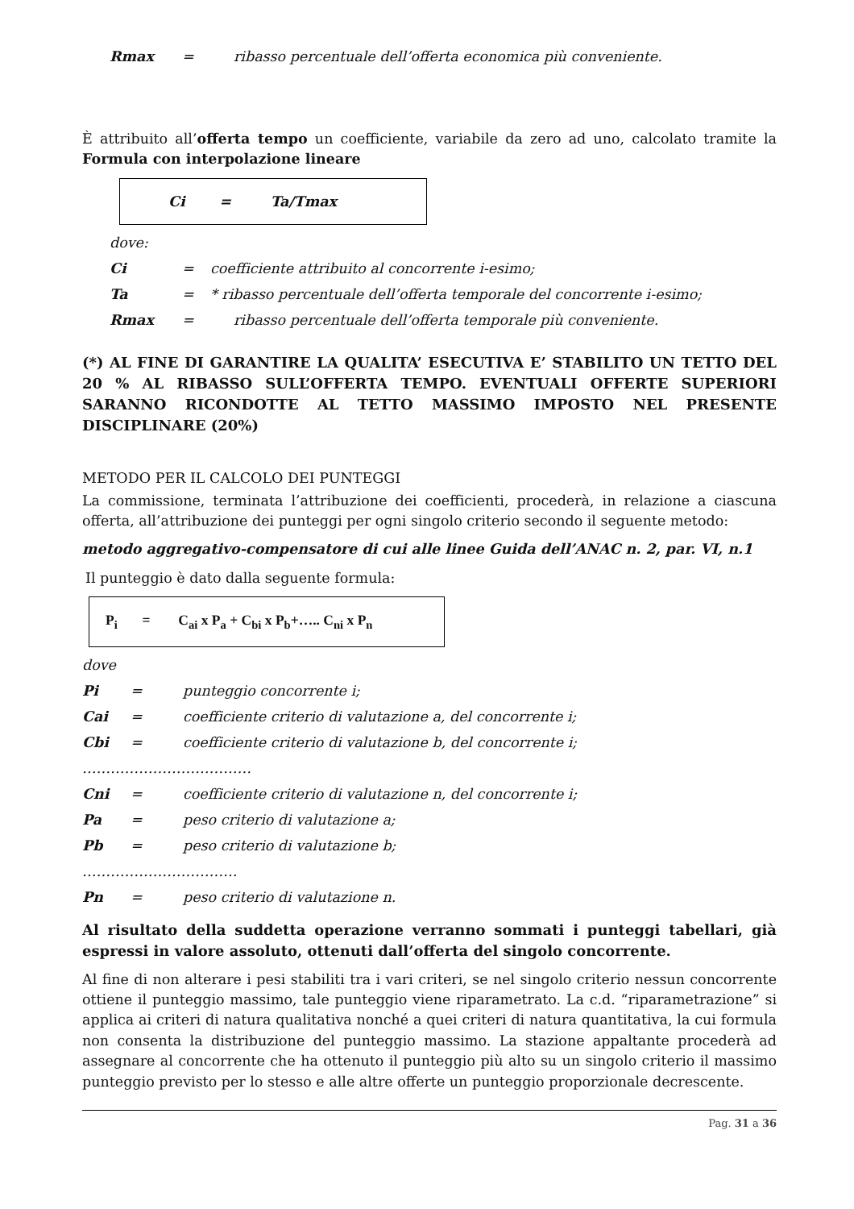Rmax = ribasso percentuale dell’offerta economica più conveniente.
È attribuito all’offerta tempo un coefficiente, variabile da zero ad uno, calcolato tramite la Formula con interpolazione lineare
Ci = Ta/Tmax
dove:
Ci = coefficiente attribuito al concorrente i-esimo;
Ta = * ribasso percentuale dell’offerta temporale del concorrente i-esimo;
Rmax = ribasso percentuale dell’offerta temporale più conveniente.
(*) AL FINE DI GARANTIRE LA QUALITA’ ESECUTIVA E’ STABILITO UN TETTO DEL 20 % AL RIBASSO SULL’OFFERTA TEMPO. EVENTUALI OFFERTE SUPERIORI SARANNO RICONDOTTE AL TETTO MASSIMO IMPOSTO NEL PRESENTE DISCIPLINARE (20%)
METODO PER IL CALCOLO DEI PUNTEGGI
La commissione, terminata l’attribuzione dei coefficienti, procederà, in relazione a ciascuna offerta, all’attribuzione dei punteggi per ogni singolo criterio secondo il seguente metodo:
metodo aggregativo-compensatore di cui alle linee Guida dell’ANAC n. 2, par. VI, n.1
Il punteggio è dato dalla seguente formula:
P<sub>i</sub> = C<sub>ai</sub> x P<sub>a</sub> + C<sub>bi</sub> x P<sub>b</sub>+….. C<sub>ni</sub> x P<sub>n</sub>
dove
Pi = punteggio concorrente i;
Cai = coefficiente criterio di valutazione a, del concorrente i;
Cbi = coefficiente criterio di valutazione b, del concorrente i;
………………………………
Cni = coefficiente criterio di valutazione n, del concorrente i;
Pa = peso criterio di valutazione a;
Pb = peso criterio di valutazione b;
……………………………
Pn = peso criterio di valutazione n.
Al risultato della suddetta operazione verranno sommati i punteggi tabellari, già espressi in valore assoluto, ottenuti dall’offerta del singolo concorrente.
Al fine di non alterare i pesi stabiliti tra i vari criteri, se nel singolo criterio nessun concorrente ottiene il punteggio massimo, tale punteggio viene riparametrato. La c.d. “riparametrazione” si applica ai criteri di natura qualitativa nonché a quei criteri di natura quantitativa, la cui formula non consenta la distribuzione del punteggio massimo. La stazione appaltante procederà ad assegnare al concorrente che ha ottenuto il punteggio più alto su un singolo criterio il massimo punteggio previsto per lo stesso e alle altre offerte un punteggio proporzionale decrescente.
Pag. 31 a 36